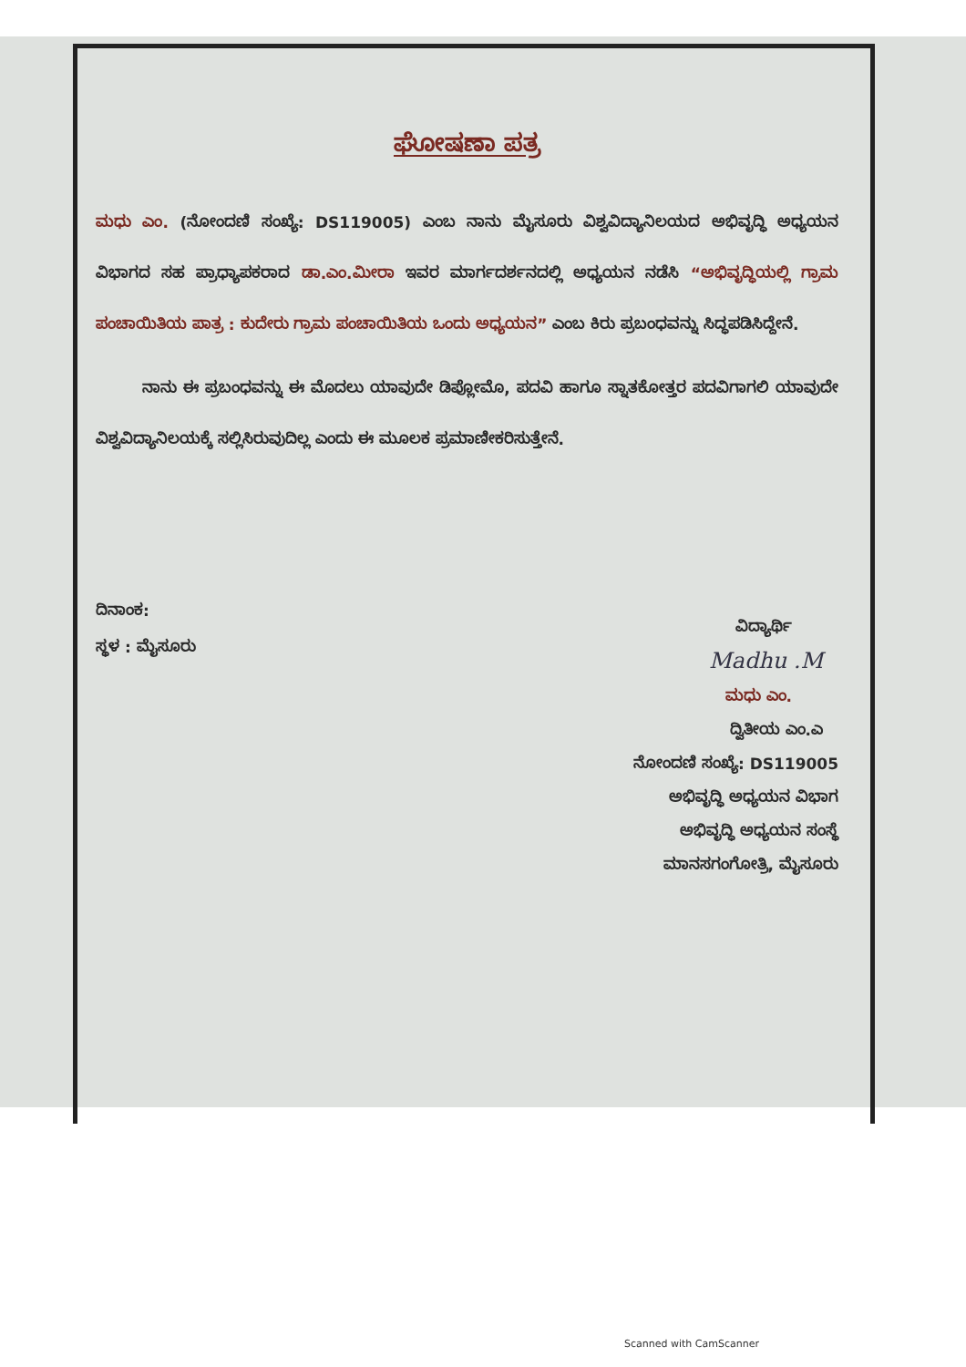ಘೋಷಣಾ ಪತ್ರ
ಮಧು ಎಂ. (ನೋಂದಣಿ ಸಂಖ್ಯೆ: DS119005) ಎಂಬ ನಾನು ಮೈಸೂರು ವಿಶ್ವವಿದ್ಯಾನಿಲಯದ ಅಭಿವೃದ್ಧಿ ಅಧ್ಯಯನ ವಿಭಾಗದ ಸಹ ಪ್ರಾಧ್ಯಾಪಕರಾದ ಡಾ.ಎಂ.ಮೀರಾ ಇವರ ಮಾರ್ಗದರ್ಶನದಲ್ಲಿ ಅಧ್ಯಯನ ನಡೆಸಿ “ಅಭಿವೃದ್ಧಿಯಲ್ಲಿ ಗ್ರಾಮ ಪಂಚಾಯಿತಿಯ ಪಾತ್ರ : ಕುದೇರು ಗ್ರಾಮ ಪಂಚಾಯಿತಿಯ ಒಂದು ಅಧ್ಯಯನ” ಎಂಬ ಕಿರು ಪ್ರಬಂಧವನ್ನು ಸಿದ್ಧಪಡಿಸಿದ್ದೇನೆ.
   ನಾನು ಈ ಪ್ರಬಂಧವನ್ನು ಈ ಮೊದಲು ಯಾವುದೇ ಡಿಪ್ಲೋಮೊ, ಪದವಿ ಹಾಗೂ ಸ್ನಾತಕೋತ್ತರ ಪದವಿಗಾಗಲಿ ಯಾವುದೇ ವಿಶ್ವವಿದ್ಯಾನಿಲಯಕ್ಕೆ ಸಲ್ಲಿಸಿರುವುದಿಲ್ಲ ಎಂದು ಈ ಮೂಲಕ ಪ್ರಮಾಣೀಕರಿಸುತ್ತೇನೆ.
ದಿನಾಂಕ:
ಸ್ಥಳ : ಮೈಸೂರು
ವಿದ್ಯಾರ್ಥಿ   
Madhu .M 
ಮಧು ಎಂ.   
ದ್ವಿತೀಯ ಎಂ.ಎ 
ನೋಂದಣಿ ಸಂಖ್ಯೆ: DS119005
ಅಭಿವೃದ್ಧಿ ಅಧ್ಯಯನ ವಿಭಾಗ
ಅಭಿವೃದ್ಧಿ ಅಧ್ಯಯನ ಸಂಸ್ಥೆ
ಮಾನಸಗಂಗೋತ್ರಿ, ಮೈಸೂರು
Scanned with CamScanner